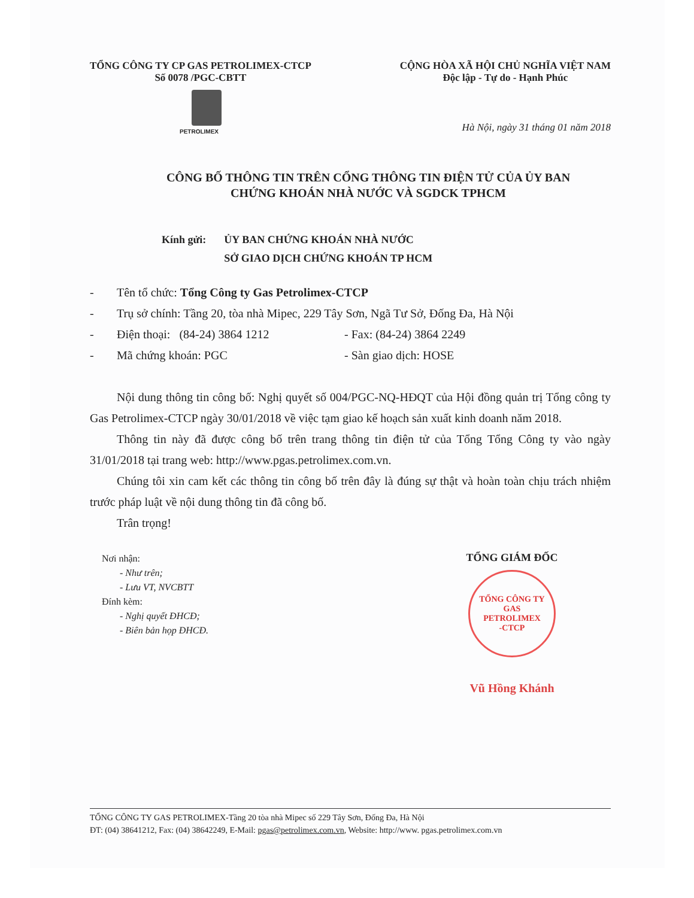TỔNG CÔNG TY CP GAS PETROLIMEX-CTCP
Số 0078 /PGC-CBTT
CỘNG HÒA XÃ HỘI CHỦ NGHĨA VIỆT NAM
Độc lập - Tự do - Hạnh Phúc
PETROLIMEX
Hà Nội, ngày 31 tháng 01 năm 2018
CÔNG BỐ THÔNG TIN TRÊN CỔNG THÔNG TIN ĐIỆN TỬ CỦA ỦY BAN
CHỨNG KHOÁN NHÀ NƯỚC VÀ SGDCK TPHCM
Kính gửi: ỦY BAN CHỨNG KHOÁN NHÀ NƯỚC
SỞ GIAO DỊCH CHỨNG KHOÁN TP HCM
- Tên tổ chức: Tổng Công ty Gas Petrolimex-CTCP
- Trụ sở chính: Tầng 20, tòa nhà Mipec, 229 Tây Sơn, Ngã Tư Sở, Đống Đa, Hà Nội
- Điện thoại: (84-24) 3864 1212 - Fax: (84-24) 3864 2249
- Mã chứng khoán: PGC - Sàn giao dịch: HOSE
Nội dung thông tin công bố: Nghị quyết số 004/PGC-NQ-HĐQT của Hội đồng quản trị Tổng công ty Gas Petrolimex-CTCP ngày 30/01/2018 về việc tạm giao kế hoạch sản xuất kinh doanh năm 2018.
Thông tin này đã được công bố trên trang thông tin điện tử của Tổng Tổng Công ty vào ngày 31/01/2018 tại trang web: http://www.pgas.petrolimex.com.vn.
Chúng tôi xin cam kết các thông tin công bố trên đây là đúng sự thật và hoàn toàn chịu trách nhiệm trước pháp luật về nội dung thông tin đã công bố.
Trân trọng!
Nơi nhận:
- Như trên;
- Lưu VT, NVCBTT
Đính kèm:
- Nghị quyết ĐHCĐ;
- Biên bản họp ĐHCĐ.
TỔNG GIÁM ĐỐC
TỔNG CÔNG TY
GAS
PETROLIMEX
-CTCP
Vũ Hồng Khánh
TỔNG CÔNG TY GAS PETROLIMEX-Tầng 20 tòa nhà Mipec số 229 Tây Sơn, Đống Đa, Hà Nội
ĐT: (04) 38641212, Fax: (04) 38642249, E-Mail: pgas@petrolimex.com.vn, Website: http://www. pgas.petrolimex.com.vn